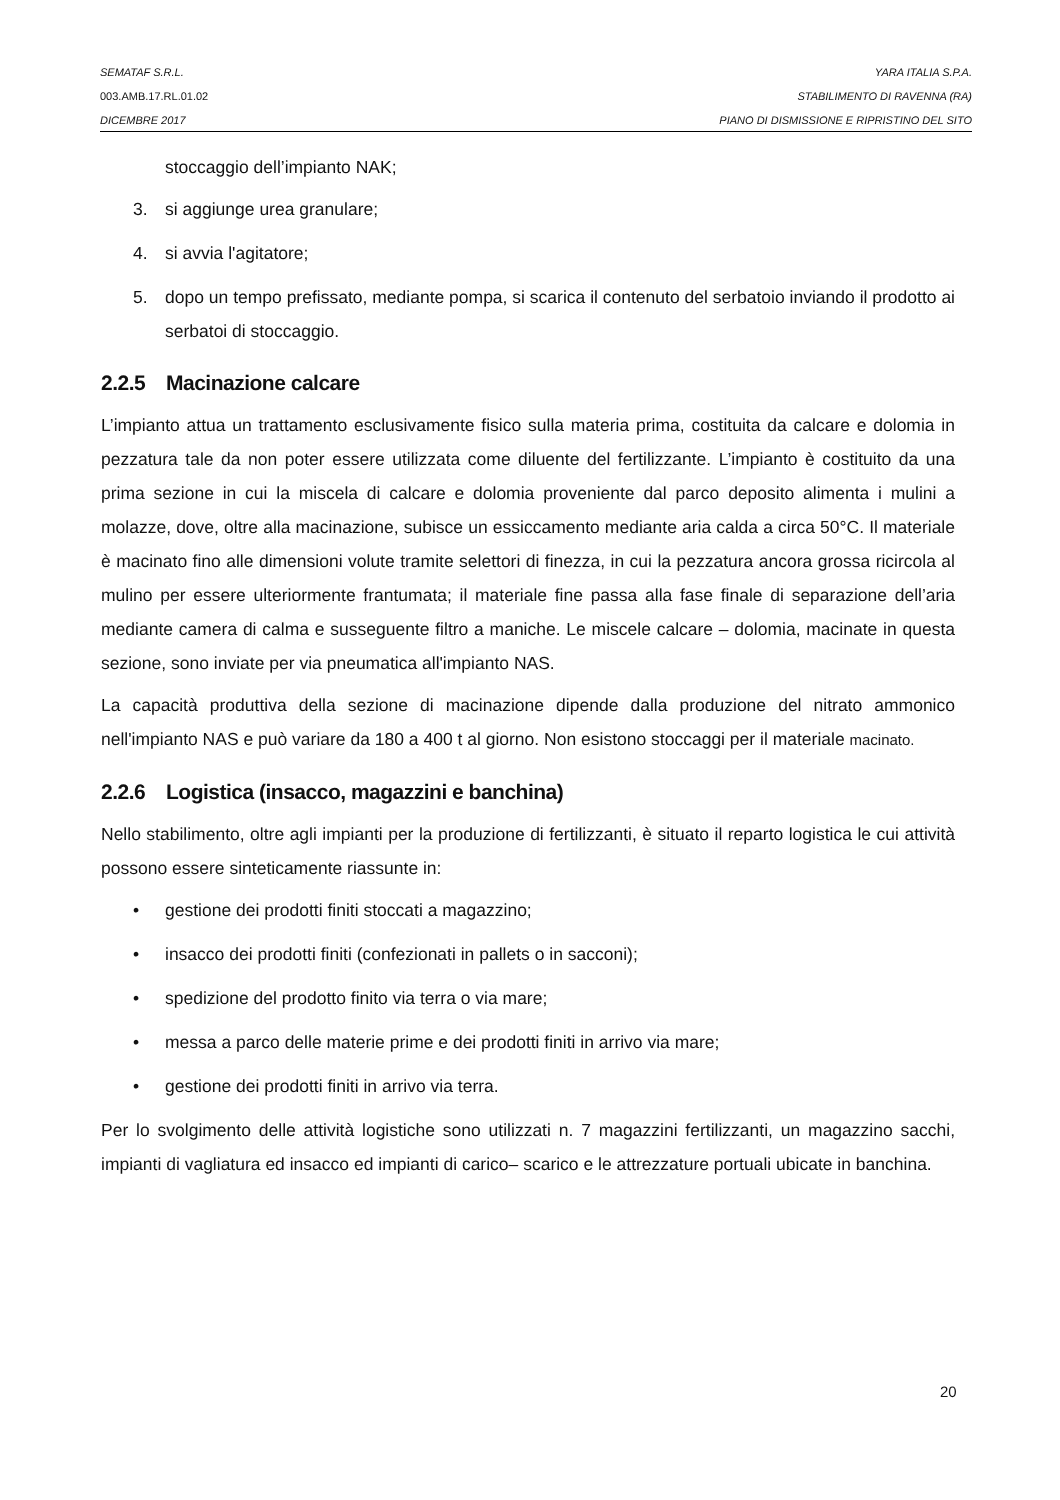SEMATAF S.R.L. YARA ITALIA S.P.A.
003.AMB.17.RL.01.02 STABILIMENTO DI RAVENNA (RA)
DICEMBRE 2017 PIANO DI DISMISSIONE E RIPRISTINO DEL SITO
stoccaggio dell’impianto NAK;
3. si aggiunge urea granulare;
4. si avvia l'agitatore;
5. dopo un tempo prefissato, mediante pompa, si scarica il contenuto del serbatoio inviando il prodotto ai serbatoi di stoccaggio.
2.2.5 Macinazione calcare
L’impianto attua un trattamento esclusivamente fisico sulla materia prima, costituita da calcare e dolomia in pezzatura tale da non poter essere utilizzata come diluente del fertilizzante. L’impianto è costituito da una prima sezione in cui la miscela di calcare e dolomia proveniente dal parco deposito alimenta i mulini a molazze, dove, oltre alla macinazione, subisce un essiccamento mediante aria calda a circa 50°C. Il materiale è macinato fino alle dimensioni volute tramite selettori di finezza, in cui la pezzatura ancora grossa ricircola al mulino per essere ulteriormente frantumata; il materiale fine passa alla fase finale di separazione dell’aria mediante camera di calma e susseguente filtro a maniche. Le miscele calcare – dolomia, macinate in questa sezione, sono inviate per via pneumatica all'impianto NAS.
La capacità produttiva della sezione di macinazione dipende dalla produzione del nitrato ammonico nell'impianto NAS e può variare da 180 a 400 t al giorno. Non esistono stoccaggi per il materiale macinato.
2.2.6 Logistica (insacco, magazzini e banchina)
Nello stabilimento, oltre agli impianti per la produzione di fertilizzanti, è situato il reparto logistica le cui attività possono essere sinteticamente riassunte in:
• gestione dei prodotti finiti stoccati a magazzino;
• insacco dei prodotti finiti (confezionati in pallets o in sacconi);
• spedizione del prodotto finito via terra o via mare;
• messa a parco delle materie prime e dei prodotti finiti in arrivo via mare;
• gestione dei prodotti finiti in arrivo via terra.
Per lo svolgimento delle attività logistiche sono utilizzati n. 7 magazzini fertilizzanti, un magazzino sacchi, impianti di vagliatura ed insacco ed impianti di carico– scarico e le attrezzature portuali ubicate in banchina.
20